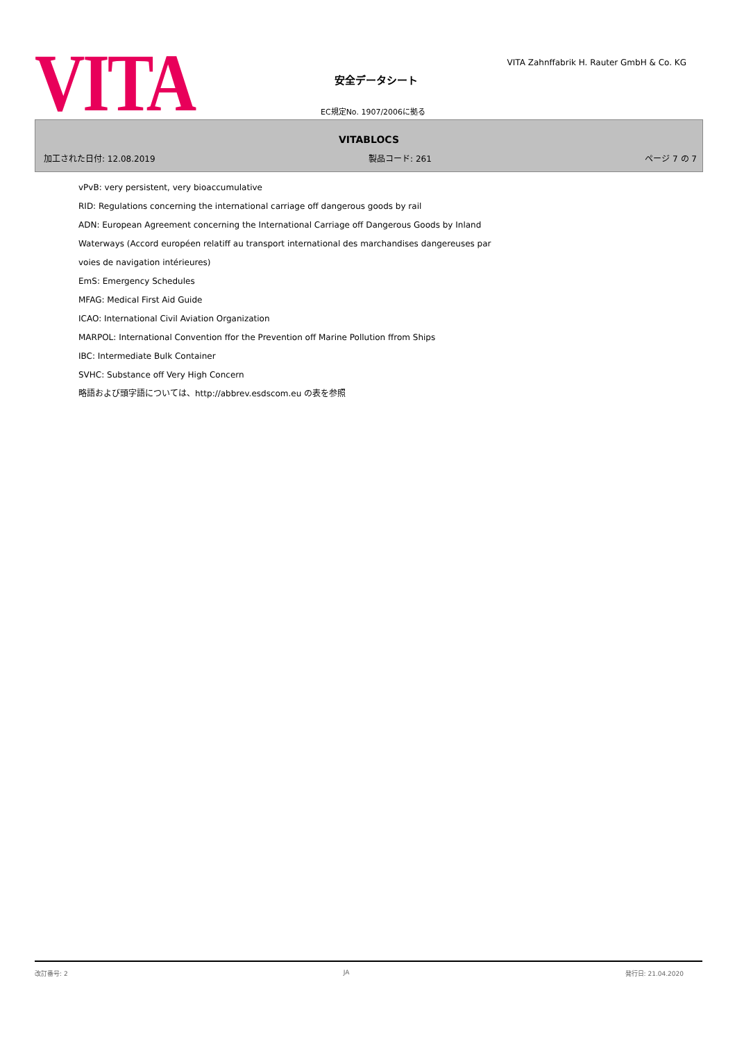VITA
VITA Zahnffabrik H. Rauter GmbH & Co. KG
安全データシート
EC規定No. 1907/2006に拠る
VITABLOCS
加工された日付: 12.08.2019 製品コード: 261 ページ 7 の 7
vPvB: very persistent, very bioaccumulative
RID: Regulations concerning the international carriage off dangerous goods by rail
ADN: European Agreement concerning the International Carriage off Dangerous Goods by Inland
Waterways (Accord européen relatiff au transport international des marchandises dangereuses par
voies de navigation intérieures)
EmS: Emergency Schedules
MFAG: Medical First Aid Guide
ICAO: International Civil Aviation Organization
MARPOL: International Convention ffor the Prevention off Marine Pollution ffrom Ships
IBC: Intermediate Bulk Container
SVHC: Substance off Very High Concern
略語および頭字語については、http://abbrev.esdscom.eu の表を参照
改訂番号: 2 JA 発行日: 21.04.2020